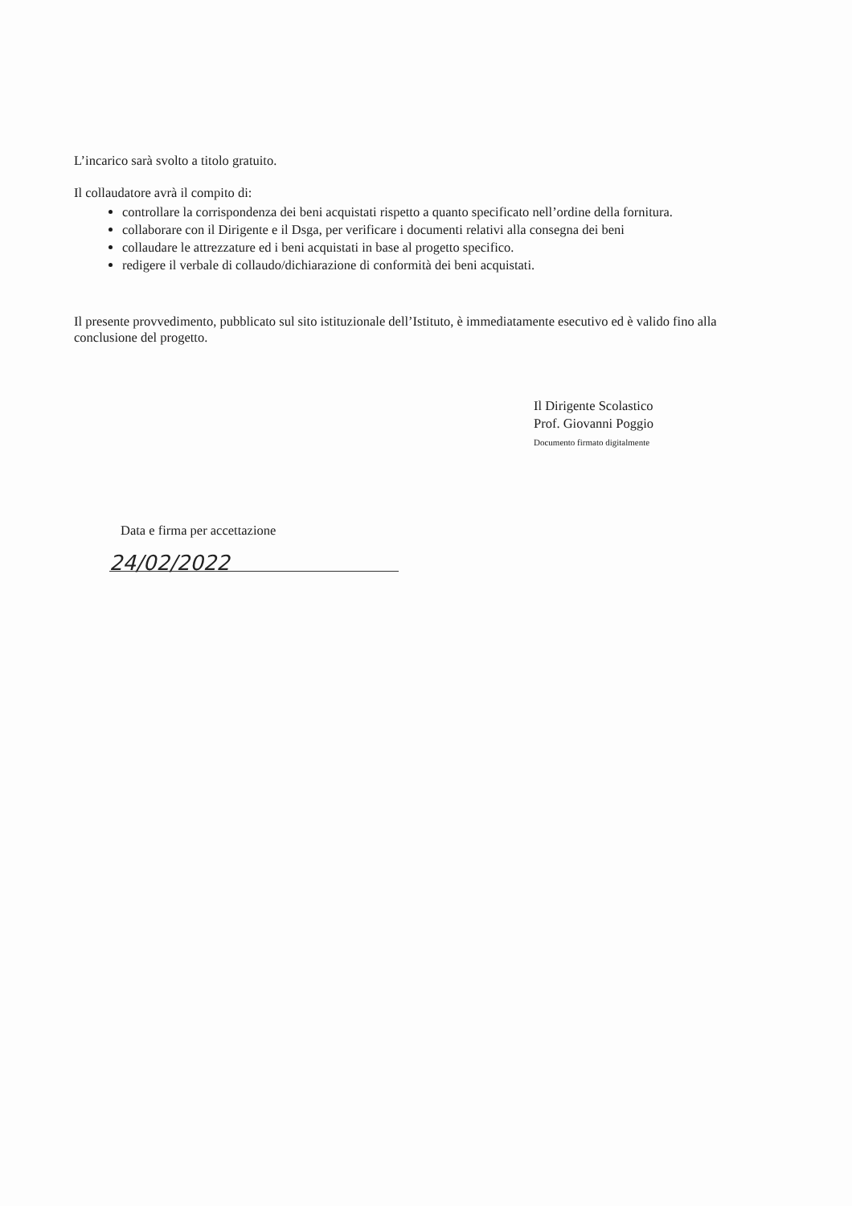L’incarico sarà svolto a titolo gratuito.
Il collaudatore avrà il compito di:
controllare la corrispondenza dei beni acquistati rispetto a quanto specificato nell’ordine della fornitura.
collaborare con il Dirigente e il Dsga, per verificare i documenti relativi alla consegna dei beni
collaudare le attrezzature ed i beni acquistati in base al progetto specifico.
redigere il verbale di collaudo/dichiarazione di conformità dei beni acquistati.
Il presente provvedimento, pubblicato sul sito istituzionale dell’Istituto, è immediatamente esecutivo ed è valido fino alla conclusione del progetto.
Il Dirigente Scolastico
Prof. Giovanni Poggio
Documento firmato digitalmente
Data e firma per accettazione
24/02/2022